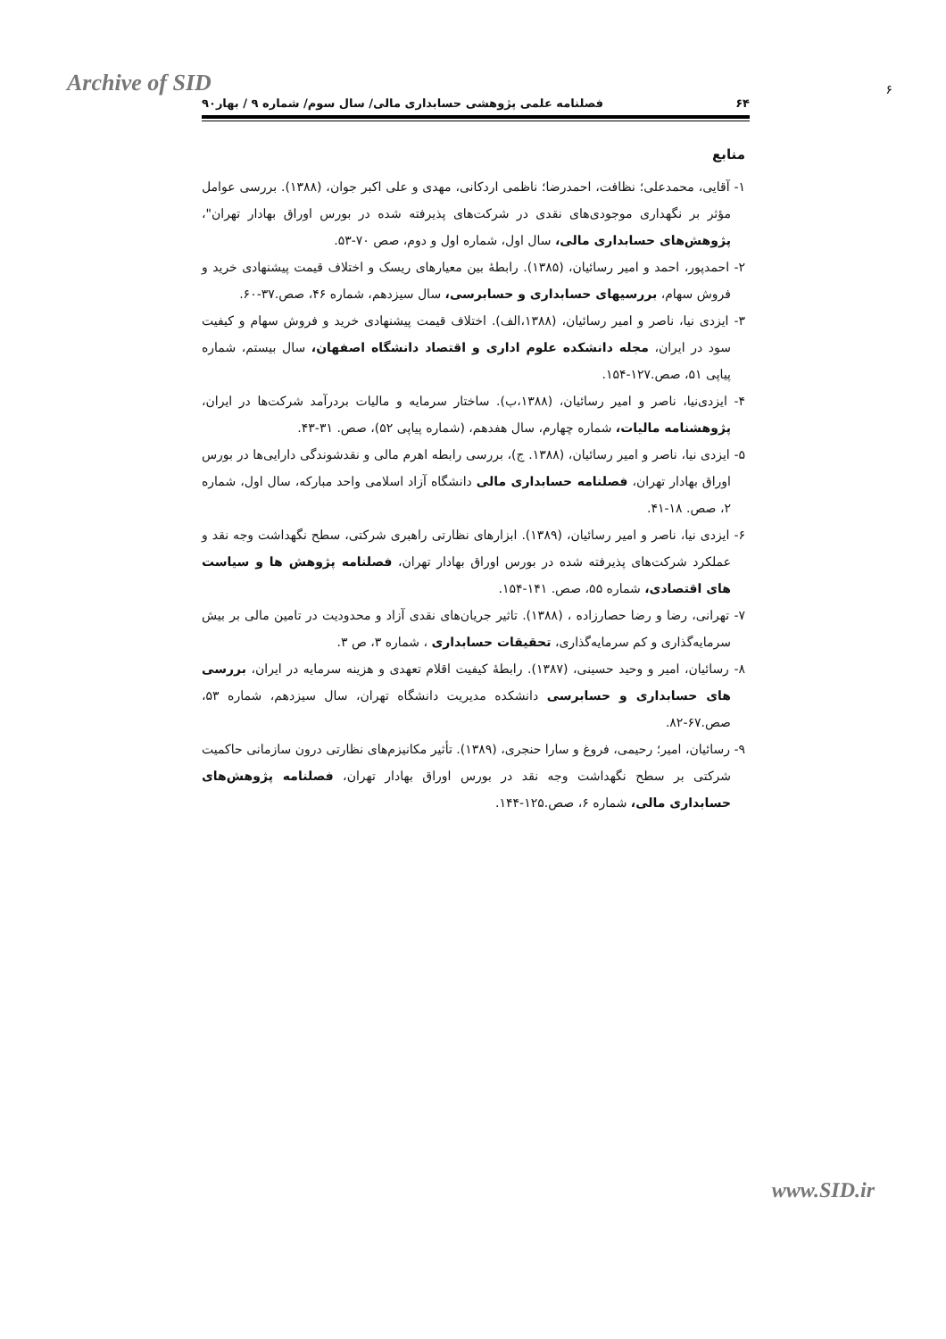Archive of SID
۶
۶۴ فصلنامه علمی پژوهشی حسابداری مالی/ سال سوم/ شماره ۹ / بهار۹۰
منابع
۱- آقایی، محمدعلی؛ نظافت، احمدرضا؛ ناظمی اردکانی، مهدی و علی اکبر جوان، (۱۳۸۸). بررسی عوامل مؤثر بر نگهداری موجودی‌های نقدی در شرکت‌های پذیرفته شده در بورس اوراق بهادار تهران"، پژوهش‌های حسابداری مالی، سال اول، شماره اول و دوم، صص ۷۰-۵۳.
۲- احمدپور، احمد و امیر رسائیان، (۱۳۸۵). رابطهٔ بین معیارهای ریسک و اختلاف قیمت پیشنهادی خرید و فروش سهام، بررسیهای حسابداری و حسابرسی، سال سیزدهم، شماره ۴۶، صص.۳۷-۶۰.
۳- ایزدی نیا، ناصر و امیر رسائیان، (۱۳۸۸،الف). اختلاف قیمت پیشنهادی خرید و فروش سهام و کیفیت سود در ایران، مجله دانشکده علوم اداری و اقتصاد دانشگاه اصفهان، سال بیستم، شماره پیاپی ۵۱، صص.۱۲۷-۱۵۴.
۴- ایزدی‌نیا، ناصر و امیر رسائیان، (۱۳۸۸،ب). ساختار سرمایه و مالیات بردرآمد شرکت‌ها در ایران، پژوهشنامه مالیات، شماره چهارم، سال هفدهم، (شماره پیاپی ۵۲)، صص. ۳۱-۴۳.
۵- ایزدی نیا، ناصر و امیر رسائیان، (۱۳۸۸. ج)، بررسی رابطه اهرم مالی و نقدشوندگی دارایی‌ها در بورس اوراق بهادار تهران، فصلنامه حسابداری مالی دانشگاه آزاد اسلامی واحد مبارکه، سال اول، شماره ۲، صص. ۱۸-۴۱.
۶- ایزدی نیا، ناصر و امیر رسائیان، (۱۳۸۹). ابزارهای نظارتی راهبری شرکتی، سطح نگهداشت وجه نقد و عملکرد شرکت‌های پذیرفته شده در بورس اوراق بهادار تهران، فصلنامه پژوهش ها و سیاست های اقتصادی، شماره ۵۵، صص. ۱۴۱-۱۵۴.
۷- تهرانی، رضا و رضا حصارزاده ، (۱۳۸۸). تاثیر جریان‌های نقدی آزاد و محدودیت در تامین مالی بر بیش سرمایه‌گذاری و کم سرمایه‌گذاری، تحقیقات حسابداری ، شماره ۳، ص ۳.
۸- رسائیان، امیر و وحید حسینی، (۱۳۸۷). رابطهٔ کیفیت اقلام تعهدی و هزینه سرمایه در ایران، بررسی های حسابداری و حسابرسی دانشکده مدیریت دانشگاه تهران، سال سیزدهم، شماره ۵۳، صص.۶۷-۸۲.
۹- رسائیان، امیر؛ رحیمی، فروغ و سارا حنجری، (۱۳۸۹). تأثیر مکانیزم‌های نظارتی درون سازمانی حاکمیت شرکتی بر سطح نگهداشت وجه نقد در بورس اوراق بهادار تهران، فصلنامه پژوهش‌های حسابداری مالی، شماره ۶، صص.۱۲۵-۱۴۴.
www.SID.ir